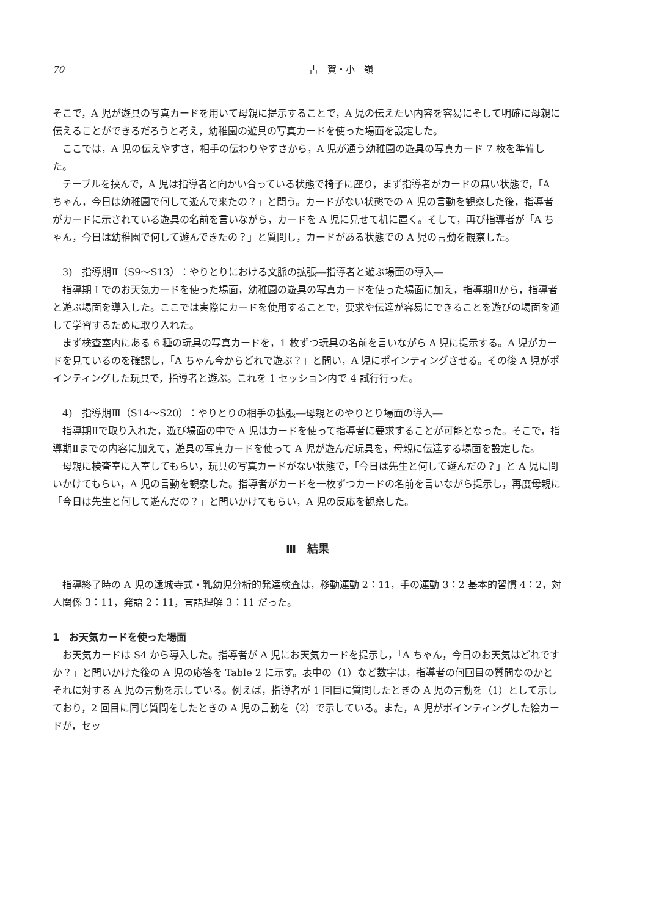70 古　賀・小　嶺
そこで，A 児が遊具の写真カードを用いて母親に提示することで，A 児の伝えたい内容を容易にそして明確に母親に伝えることができるだろうと考え，幼稚園の遊具の写真カードを使った場面を設定した。
ここでは，A 児の伝えやすさ，相手の伝わりやすさから，A 児が通う幼稚園の遊具の写真カード 7 枚を準備した。
テーブルを挟んで，A 児は指導者と向かい合っている状態で椅子に座り，まず指導者がカードの無い状態で，「A ちゃん，今日は幼稚園で何して遊んで来たの？」と問う。カードがない状態での A 児の言動を観察した後，指導者がカードに示されている遊具の名前を言いながら，カードを A 児に見せて机に置く。そして，再び指導者が「A ちゃん，今日は幼稚園で何して遊んできたの？」と質問し，カードがある状態での A 児の言動を観察した。
3)　指導期Ⅱ（S9～S13）：やりとりにおける文脈の拡張―指導者と遊ぶ場面の導入―
指導期 I でのお天気カードを使った場面，幼稚園の遊具の写真カードを使った場面に加え，指導期Ⅱから，指導者と遊ぶ場面を導入した。ここでは実際にカードを使用することで，要求や伝達が容易にできることを遊びの場面を通して学習するために取り入れた。
まず検査室内にある 6 種の玩具の写真カードを，1 枚ずつ玩具の名前を言いながら A 児に提示する。A 児がカードを見ているのを確認し，「A ちゃん今からどれで遊ぶ？」と問い，A 児にポインティングさせる。その後 A 児がポインティングした玩具で，指導者と遊ぶ。これを 1 セッション内で 4 試行行った。
4)　指導期Ⅲ（S14～S20）：やりとりの相手の拡張―母親とのやりとり場面の導入―
指導期Ⅱで取り入れた，遊び場面の中で A 児はカードを使って指導者に要求することが可能となった。そこで，指導期Ⅱまでの内容に加えて，遊具の写真カードを使って A 児が遊んだ玩具を，母親に伝達する場面を設定した。
母親に検査室に入室してもらい，玩具の写真カードがない状態で，「今日は先生と何して遊んだの？」と A 児に問いかけてもらい，A 児の言動を観察した。指導者がカードを一枚ずつカードの名前を言いながら提示し，再度母親に「今日は先生と何して遊んだの？」と問いかけてもらい，A 児の反応を観察した。
Ⅲ　結果
指導終了時の A 児の遠城寺式・乳幼児分析的発達検査は，移動運動 2：11，手の運動 3：2 基本的習慣 4：2，対人関係 3：11，発語 2：11，言語理解 3：11 だった。
1　お天気カードを使った場面
お天気カードは S4 から導入した。指導者が A 児にお天気カードを提示し，「A ちゃん，今日のお天気はどれですか？」と問いかけた後の A 児の応答を Table 2 に示す。表中の（1）など数字は，指導者の何回目の質問なのかとそれに対する A 児の言動を示している。例えば，指導者が 1 回目に質問したときの A 児の言動を（1）として示しており，2 回目に同じ質問をしたときの A 児の言動を（2）で示している。また，A 児がポインティングした絵カードが，セッ